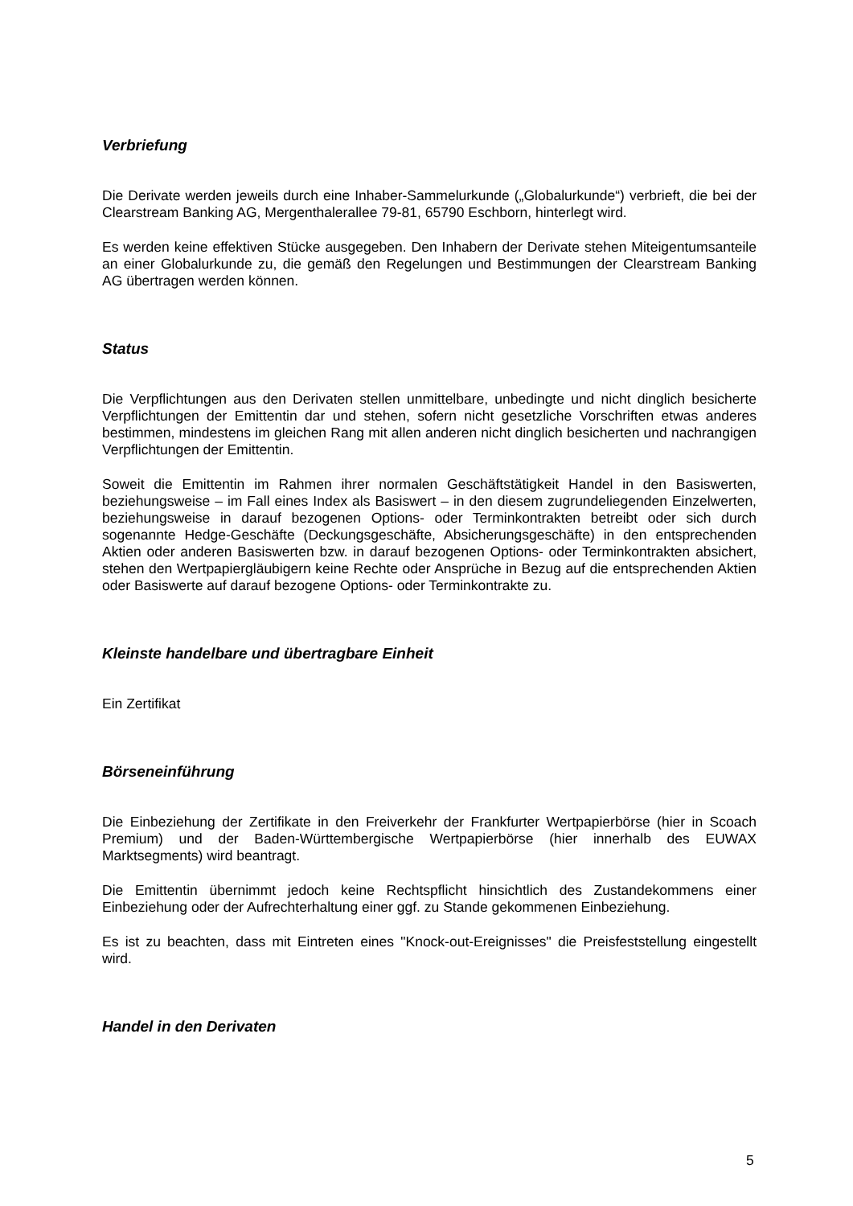Verbriefung
Die Derivate werden jeweils durch eine Inhaber-Sammelurkunde („Globalurkunde“) verbrieft, die bei der Clearstream Banking AG, Mergenthalerallee 79-81, 65790 Eschborn, hinterlegt wird.
Es werden keine effektiven Stücke ausgegeben. Den Inhabern der Derivate stehen Miteigentumsanteile an einer Globalurkunde zu, die gemäß den Regelungen und Bestimmungen der Clearstream Banking AG übertragen werden können.
Status
Die Verpflichtungen aus den Derivaten stellen unmittelbare, unbedingte und nicht dinglich besicherte Verpflichtungen der Emittentin dar und stehen, sofern nicht gesetzliche Vorschriften etwas anderes bestimmen, mindestens im gleichen Rang mit allen anderen nicht dinglich besicherten und nachrangigen Verpflichtungen der Emittentin.
Soweit die Emittentin im Rahmen ihrer normalen Geschäftstätigkeit Handel in den Basiswerten, beziehungsweise – im Fall eines Index als Basiswert – in den diesem zugrundeliegenden Einzelwerten, beziehungsweise in darauf bezogenen Options- oder Terminkontrakten betreibt oder sich durch sogenannte Hedge-Geschäfte (Deckungsgeschäfte, Absicherungsgeschäfte) in den entsprechenden Aktien oder anderen Basiswerten bzw. in darauf bezogenen Options- oder Terminkontrakten absichert, stehen den Wertpapiergläubigern keine Rechte oder Ansprüche in Bezug auf die entsprechenden Aktien oder Basiswerte auf darauf bezogene Options- oder Terminkontrakte zu.
Kleinste handelbare und übertragbare Einheit
Ein Zertifikat
Börseneinführung
Die Einbeziehung der Zertifikate in den Freiverkehr der Frankfurter Wertpapierbörse (hier in Scoach Premium) und der Baden-Württembergische Wertpapierbörse (hier innerhalb des EUWAX Marktsegments) wird beantragt.
Die Emittentin übernimmt jedoch keine Rechtspflicht hinsichtlich des Zustandekommens einer Einbeziehung oder der Aufrechterhaltung einer ggf. zu Stande gekommenen Einbeziehung.
Es ist zu beachten, dass mit Eintreten eines "Knock-out-Ereignisses" die Preisfeststellung eingestellt wird.
Handel in den Derivaten
5